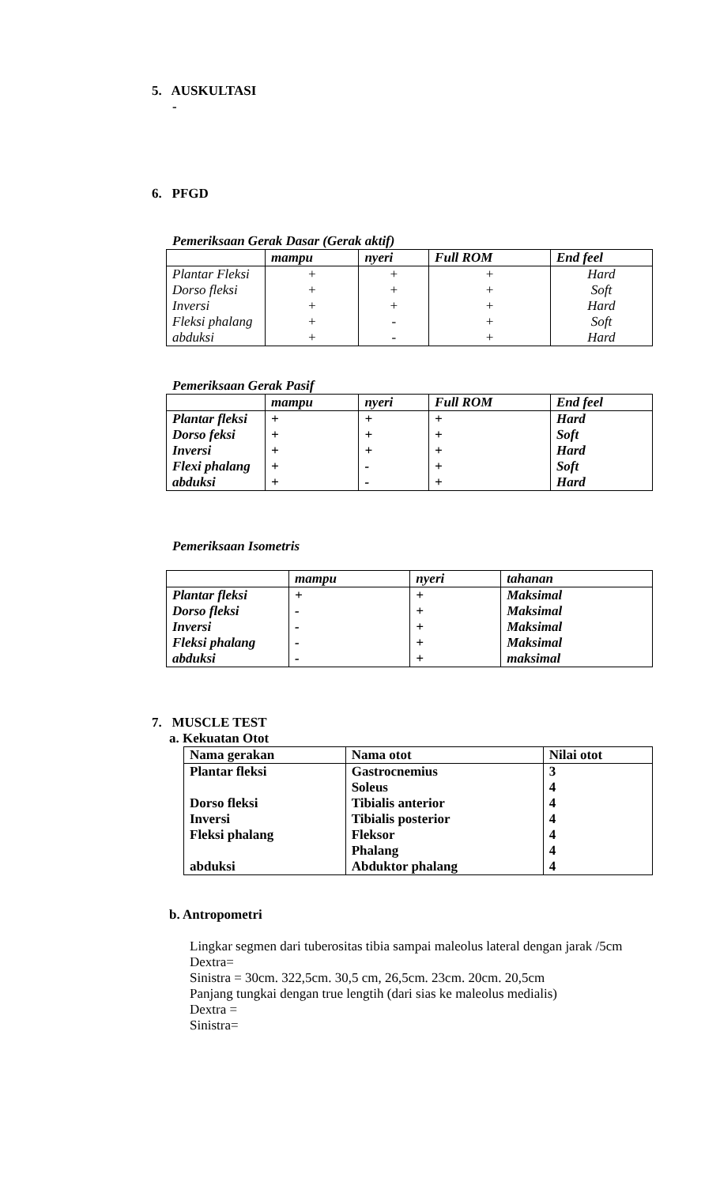5. AUSKULTASI
-
6. PFGD
Pemeriksaan Gerak Dasar (Gerak aktif)
| | mampu | nyeri | Full ROM | End feel |
| --- | --- | --- | --- | --- |
| Plantar Fleksi | + | + | + | Hard |
| Dorso fleksi | + | + | + | Soft |
| Inversi | + | + | + | Hard |
| Fleksi phalang | + | - | + | Soft |
| abduksi | + | - | + | Hard |
Pemeriksaan Gerak Pasif
| | mampu | nyeri | Full ROM | End feel |
| --- | --- | --- | --- | --- |
| Plantar fleksi | + | + | + | Hard |
| Dorso feksi | + | + | + | Soft |
| Inversi | + | + | + | Hard |
| Flexi phalang | + | - | + | Soft |
| abduksi | + | - | + | Hard |
Pemeriksaan Isometris
| | mampu | nyeri | tahanan |
| --- | --- | --- | --- |
| Plantar fleksi | + | + | Maksimal |
| Dorso fleksi | - | + | Maksimal |
| Inversi | - | + | Maksimal |
| Fleksi phalang | - | + | Maksimal |
| abduksi | - | + | maksimal |
7. MUSCLE TEST
a. Kekuatan Otot
| Nama gerakan | Nama otot | Nilai otot |
| --- | --- | --- |
| Plantar fleksi | Gastrocnemius | 3 |
| | Soleus | 4 |
| Dorso fleksi | Tibialis anterior | 4 |
| Inversi | Tibialis posterior | 4 |
| Fleksi phalang | Fleksor | 4 |
| | Phalang | 4 |
| abduksi | Abduktor phalang | 4 |
b. Antropometri
Lingkar segmen dari tuberositas tibia sampai maleolus lateral dengan jarak /5cm
Dextra=
Sinistra = 30cm. 322,5cm. 30,5 cm, 26,5cm. 23cm. 20cm. 20,5cm
Panjang tungkai dengan true lengtih (dari sias ke maleolus medialis)
Dextra =
Sinistra=